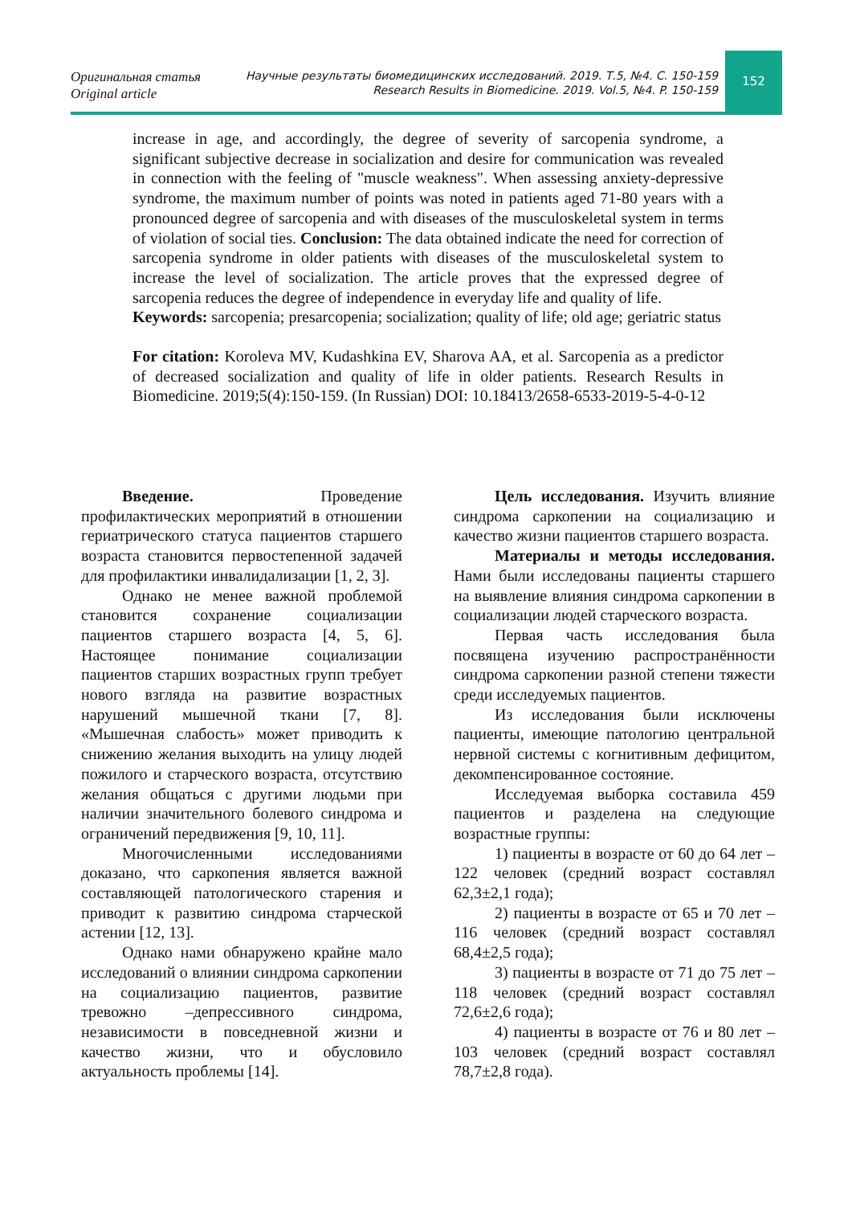Оригинальная статья
Original article
Научные результаты биомедицинских исследований. 2019. Т.5, №4. С. 150-159
Research Results in Biomedicine. 2019. Vol.5, №4. P. 150-159
152
increase in age, and accordingly, the degree of severity of sarcopenia syndrome, a significant subjective decrease in socialization and desire for communication was revealed in connection with the feeling of "muscle weakness". When assessing anxiety-depressive syndrome, the maximum number of points was noted in patients aged 71-80 years with a pronounced degree of sarcopenia and with diseases of the musculoskeletal system in terms of violation of social ties. Conclusion: The data obtained indicate the need for correction of sarcopenia syndrome in older patients with diseases of the musculoskeletal system to increase the level of socialization. The article proves that the expressed degree of sarcopenia reduces the degree of independence in everyday life and quality of life.
Keywords: sarcopenia; presarcopenia; socialization; quality of life; old age; geriatric status
For citation: Koroleva MV, Kudashkina EV, Sharova AA, et al. Sarcopenia as a predictor of decreased socialization and quality of life in older patients. Research Results in Biomedicine. 2019;5(4):150-159. (In Russian) DOI: 10.18413/2658-6533-2019-5-4-0-12
Введение. Проведение профилактических мероприятий в отношении гериатрического статуса пациентов старшего возраста становится первостепенной задачей для профилактики инвалидализации [1, 2, 3].
Однако не менее важной проблемой становится сохранение социализации пациентов старшего возраста [4, 5, 6]. Настоящее понимание социализации пациентов старших возрастных групп требует нового взгляда на развитие возрастных нарушений мышечной ткани [7, 8]. «Мышечная слабость» может приводить к снижению желания выходить на улицу людей пожилого и старческого возраста, отсутствию желания общаться с другими людьми при наличии значительного болевого синдрома и ограничений передвижения [9, 10, 11].
Многочисленными исследованиями доказано, что саркопения является важной составляющей патологического старения и приводит к развитию синдрома старческой астении [12, 13].
Однако нами обнаружено крайне мало исследований о влиянии синдрома саркопении на социализацию пациентов, развитие тревожно –депрессивного синдрома, независимости в повседневной жизни и качество жизни, что и обусловило актуальность проблемы [14].
Цель исследования. Изучить влияние синдрома саркопении на социализацию и качество жизни пациентов старшего возраста.
Материалы и методы исследования. Нами были исследованы пациенты старшего на выявление влияния синдрома саркопении в социализации людей старческого возраста.
Первая часть исследования была посвящена изучению распространённости синдрома саркопении разной степени тяжести среди исследуемых пациентов.
Из исследования были исключены пациенты, имеющие патологию центральной нервной системы с когнитивным дефицитом, декомпенсированное состояние.
Исследуемая выборка составила 459 пациентов и разделена на следующие возрастные группы:
1) пациенты в возрасте от 60 до 64 лет – 122 человек (средний возраст составлял 62,3±2,1 года);
2) пациенты в возрасте от 65 и 70 лет – 116 человек (средний возраст составлял 68,4±2,5 года);
3) пациенты в возрасте от 71 до 75 лет – 118 человек (средний возраст составлял 72,6±2,6 года);
4) пациенты в возрасте от 76 и 80 лет – 103 человек (средний возраст составлял 78,7±2,8 года).